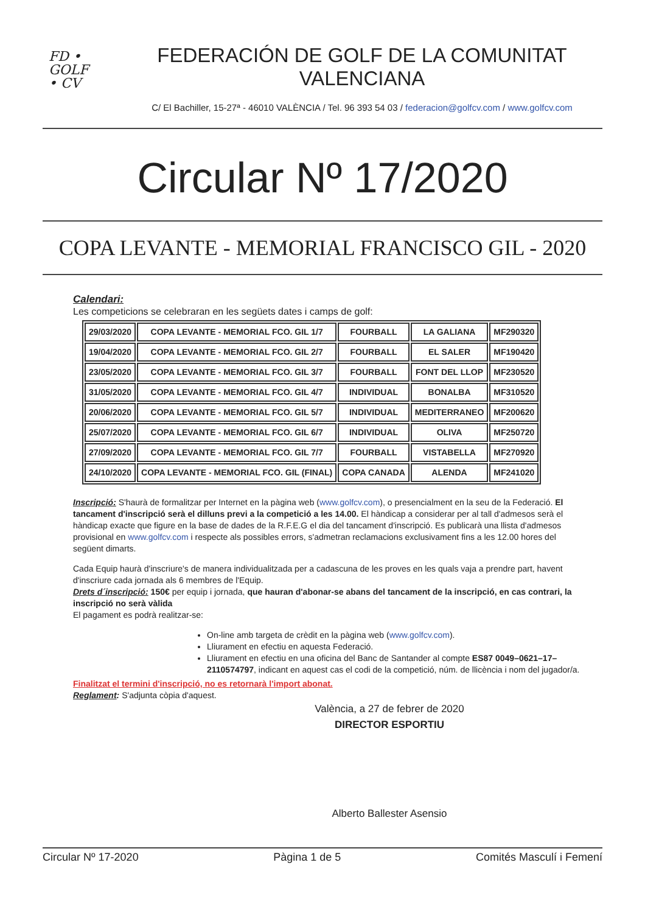FD •
GOLF
• CV
FEDERACIÓN DE GOLF DE LA COMUNITAT VALENCIANA
C/ El Bachiller, 15-27ª - 46010 VALÈNCIA / Tel. 96 393 54 03 / federacion@golfcv.com / www.golfcv.com
Circular Nº 17/2020
COPA LEVANTE - MEMORIAL FRANCISCO GIL - 2020
Calendari:
Les competicions se celebraran en les següets dates i camps de golf:
| 29/03/2020 | COPA LEVANTE - MEMORIAL FCO. GIL 1/7 | FOURBALL | LA GALIANA | MF290320 |
| 19/04/2020 | COPA LEVANTE - MEMORIAL FCO. GIL 2/7 | FOURBALL | EL SALER | MF190420 |
| 23/05/2020 | COPA LEVANTE - MEMORIAL FCO. GIL 3/7 | FOURBALL | FONT DEL LLOP | MF230520 |
| 31/05/2020 | COPA LEVANTE - MEMORIAL FCO. GIL 4/7 | INDIVIDUAL | BONALBA | MF310520 |
| 20/06/2020 | COPA LEVANTE - MEMORIAL FCO. GIL 5/7 | INDIVIDUAL | MEDITERRANEO | MF200620 |
| 25/07/2020 | COPA LEVANTE - MEMORIAL FCO. GIL 6/7 | INDIVIDUAL | OLIVA | MF250720 |
| 27/09/2020 | COPA LEVANTE - MEMORIAL FCO. GIL 7/7 | FOURBALL | VISTABELLA | MF270920 |
| 24/10/2020 | COPA LEVANTE - MEMORIAL FCO. GIL (FINAL) | COPA CANADA | ALENDA | MF241020 |
Inscripció: S'haurà de formalitzar per Internet en la pàgina web (www.golfcv.com), o presencialment en la seu de la Federació. El tancament d'inscripció serà el dilluns previ a la competició a les 14.00. El hàndicap a considerar per al tall d'admesos serà el hàndicap exacte que figure en la base de dades de la R.F.E.G el dia del tancament d'inscripció. Es publicarà una llista d'admesos provisional en www.golfcv.com i respecte als possibles errors, s'admetran reclamacions exclusivament fins a les 12.00 hores del següent dimarts.
Cada Equip haurà d'inscriure's de manera individualitzada per a cadascuna de les proves en les quals vaja a prendre part, havent d'inscriure cada jornada als 6 membres de l'Equip.
Drets d´inscripció: 150€ per equip i jornada, que hauran d'abonar-se abans del tancament de la inscripció, en cas contrari, la inscripció no serà vàlida
El pagament es podrà realitzar-se:
On-line amb targeta de crèdit en la pàgina web (www.golfcv.com).
Lliurament en efectiu en aquesta Federació.
Lliurament en efectiu en una oficina del Banc de Santander al compte ES87 0049–0621–17–2110574797, indicant en aquest cas el codi de la competició, núm. de llicència i nom del jugador/a.
Finalitzat el termini d'inscripció, no es retornarà l'import abonat.
Reglament: S'adjunta còpia d'aquest.
València, a 27 de febrer de 2020
DIRECTOR ESPORTIU
Alberto Ballester Asensio
Circular Nº 17-2020 Pàgina 1 de 5 Comités Masculí i Femení